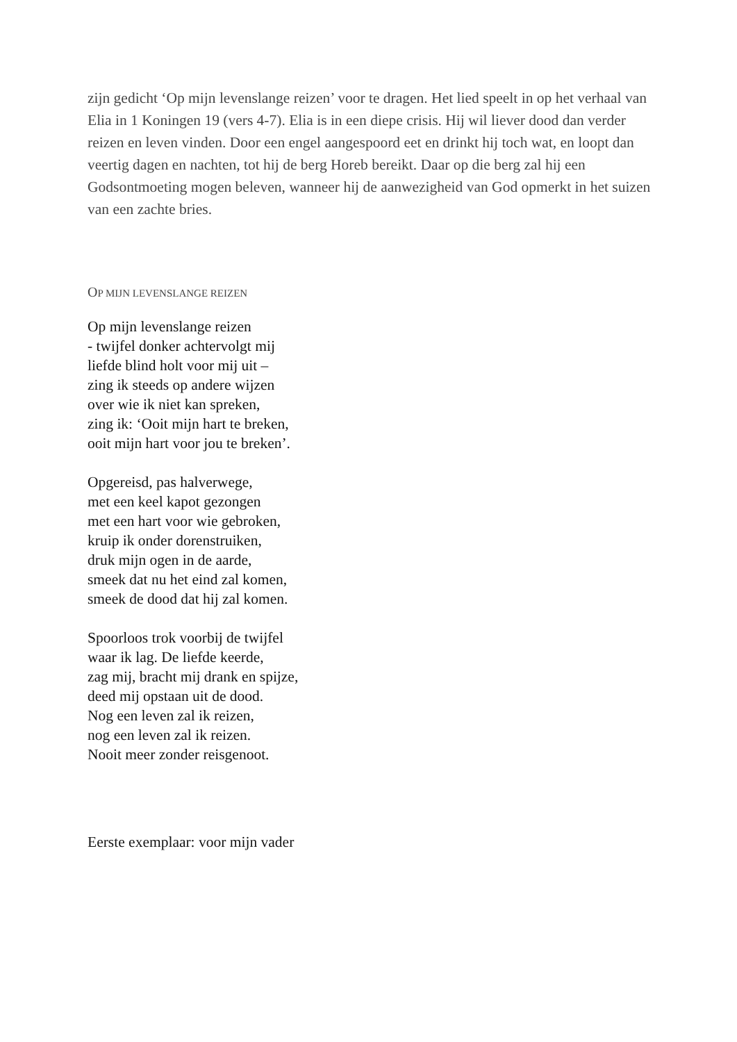zijn gedicht ‘Op mijn levenslange reizen’ voor te dragen. Het lied speelt in op het verhaal van Elia in 1 Koningen 19 (vers 4-7). Elia is in een diepe crisis. Hij wil liever dood dan verder reizen en leven vinden. Door een engel aangespoord eet en drinkt hij toch wat, en loopt dan veertig dagen en nachten, tot hij de berg Horeb bereikt. Daar op die berg zal hij een Godsontmoeting mogen beleven, wanneer hij de aanwezigheid van God opmerkt in het suizen van een zachte bries.
OP MIJN LEVENSLANGE REIZEN
Op mijn levenslange reizen
- twijfel donker achtervolgt mij
liefde blind holt voor mij uit –
zing ik steeds op andere wijzen
over wie ik niet kan spreken,
zing ik: ‘Ooit mijn hart te breken,
ooit mijn hart voor jou te breken’.
Opgereisd, pas halverwege,
met een keel kapot gezongen
met een hart voor wie gebroken,
kruip ik onder dorenstruiken,
druk mijn ogen in de aarde,
smeek dat nu het eind zal komen,
smeek de dood dat hij zal komen.
Spoorloos trok voorbij de twijfel
waar ik lag. De liefde keerde,
zag mij, bracht mij drank en spijze,
deed mij opstaan uit de dood.
Nog een leven zal ik reizen,
nog een leven zal ik reizen.
Nooit meer zonder reisgenoot.
Eerste exemplaar: voor mijn vader